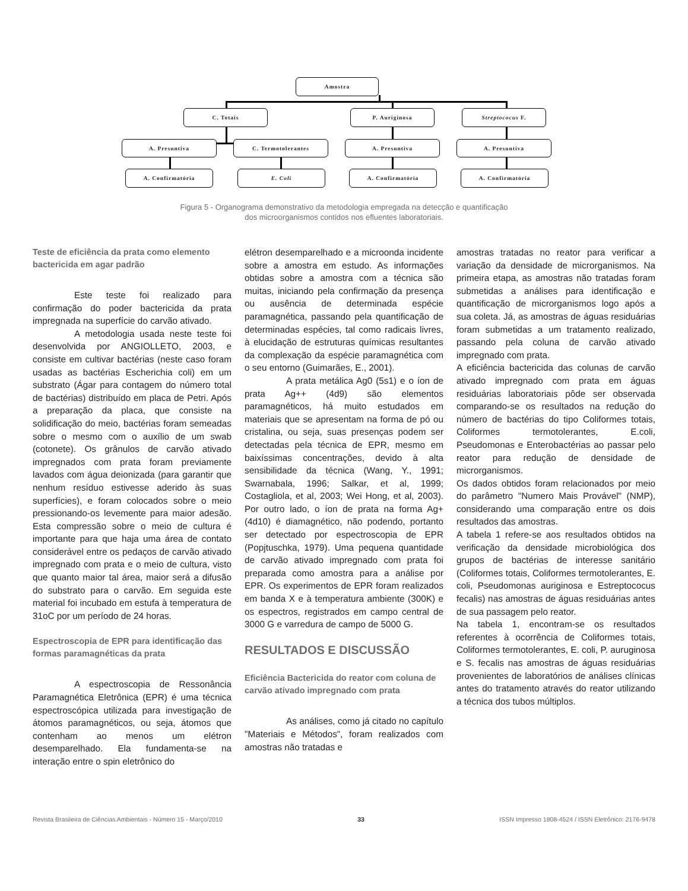Amostra
C. Totais P. Auriginosa Streptococus F.
A. Presuntiva C. Termotolerantes A. Presuntiva A. Presuntiva
A. Confirmatória E. Coli A. Confirmatória A. Confirmatória
Figura 5 - Organograma demonstrativo da metodologia empregada na detecção e quantificação
dos microorganismos contidos nos efluentes laboratoriais.
Teste de eficiência da prata como elemento bactericida em agar padrão
Este teste foi realizado para confirmação do poder bactericida da prata impregnada na superfície do carvão ativado.
A metodologia usada neste teste foi desenvolvida por ANGIOLLETO, 2003, e consiste em cultivar bactérias (neste caso foram usadas as bactérias Escherichia coli) em um substrato (Ágar para contagem do número total de bactérias) distribuído em placa de Petri. Após a preparação da placa, que consiste na solidificação do meio, bactérias foram semeadas sobre o mesmo com o auxílio de um swab (cotonete). Os grânulos de carvão ativado impregnados com prata foram previamente lavados com água deionizada (para garantir que nenhum resíduo estivesse aderido às suas superfícies), e foram colocados sobre o meio pressionando-os levemente para maior adesão. Esta compressão sobre o meio de cultura é importante para que haja uma área de contato considerável entre os pedaços de carvão ativado impregnado com prata e o meio de cultura, visto que quanto maior tal área, maior será a difusão do substrato para o carvão. Em seguida este material foi incubado em estufa à temperatura de 31oC por um período de 24 horas.
Espectroscopia de EPR para identificação das formas paramagnéticas da prata
A espectroscopia de Ressonância Paramagnética Eletrônica (EPR) é uma técnica espectroscópica utilizada para investigação de átomos paramagnéticos, ou seja, átomos que contenham ao menos um elétron desemparelhado. Ela fundamenta-se na interação entre o spin eletrônico do
elétron desemparelhado e a microonda incidente sobre a amostra em estudo. As informações obtidas sobre a amostra com a técnica são muitas, iniciando pela confirmação da presença ou ausência de determinada espécie paramagnética, passando pela quantificação de determinadas espécies, tal como radicais livres, à elucidação de estruturas químicas resultantes da complexação da espécie paramagnética com o seu entorno (Guimarães, E., 2001).
A prata metálica Ag0 (5s1) e o íon de prata Ag++ (4d9) são elementos paramagnéticos, há muito estudados em materiais que se apresentam na forma de pó ou cristalina, ou seja, suas presenças podem ser detectadas pela técnica de EPR, mesmo em baixíssimas concentrações, devido à alta sensibilidade da técnica (Wang, Y., 1991; Swarnabala, 1996; Salkar, et al, 1999; Costagliola, et al, 2003; Wei Hong, et al, 2003). Por outro lado, o íon de prata na forma Ag+ (4d10) é diamagnético, não podendo, portanto ser detectado por espectroscopia de EPR (Popjtuschka, 1979). Uma pequena quantidade de carvão ativado impregnado com prata foi preparada como amostra para a análise por EPR. Os experimentos de EPR foram realizados em banda X e à temperatura ambiente (300K) e os espectros, registrados em campo central de 3000 G e varredura de campo de 5000 G.
RESULTADOS E DISCUSSÃO
Eficiência Bactericida do reator com coluna de carvão ativado impregnado com prata
As análises, como já citado no capítulo "Materiais e Métodos", foram realizados com amostras não tratadas e
amostras tratadas no reator para verificar a variação da densidade de microrganismos. Na primeira etapa, as amostras não tratadas foram submetidas a análises para identificação e quantificação de microrganismos logo após a sua coleta. Já, as amostras de águas residuárias foram submetidas a um tratamento realizado, passando pela coluna de carvão ativado impregnado com prata.
A eficiência bactericida das colunas de carvão ativado impregnado com prata em águas residuárias laboratoriais pôde ser observada comparando-se os resultados na redução do número de bactérias do tipo Coliformes totais, Coliformes termotolerantes, E.coli, Pseudomonas e Enterobactérias ao passar pelo reator para redução de densidade de microrganismos.
Os dados obtidos foram relacionados por meio do parâmetro "Numero Mais Provável" (NMP), considerando uma comparação entre os dois resultados das amostras.
A tabela 1 refere-se aos resultados obtidos na verificação da densidade microbiológica dos grupos de bactérias de interesse sanitário (Coliformes totais, Coliformes termotolerantes, E. coli, Pseudomonas auriginosa e Estreptococus fecalis) nas amostras de águas residuárias antes de sua passagem pelo reator.
Na tabela 1, encontram-se os resultados referentes à ocorrência de Coliformes totais, Coliformes termotolerantes, E. coli, P. auruginosa e S. fecalis nas amostras de águas residuárias provenientes de laboratórios de análises clínicas antes do tratamento através do reator utilizando a técnica dos tubos múltiplos.
Revista Brasileira de Ciências Ambientais - Número 15 - Março/2010 33 ISSN Impresso 1808-4524 / ISSN Eletrônico: 2176-9478